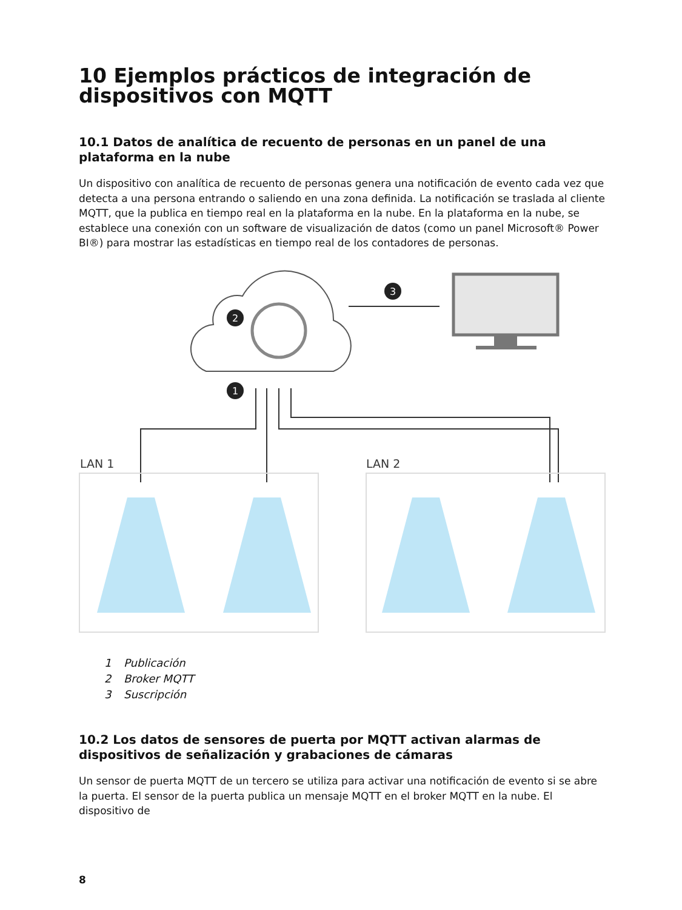10 Ejemplos prácticos de integración de dispositivos con MQTT
10.1 Datos de analítica de recuento de personas en un panel de una plataforma en la nube
Un dispositivo con analítica de recuento de personas genera una notificación de evento cada vez que detecta a una persona entrando o saliendo en una zona definida. La notificación se traslada al cliente MQTT, que la publica en tiempo real en la plataforma en la nube. En la plataforma en la nube, se establece una conexión con un software de visualización de datos (como un panel Microsoft® Power BI®) para mostrar las estadísticas en tiempo real de los contadores de personas.
2
3
1
LAN 1
LAN 2
1 Publicación
2 Broker MQTT
3 Suscripción
10.2 Los datos de sensores de puerta por MQTT activan alarmas de dispositivos de señalización y grabaciones de cámaras
Un sensor de puerta MQTT de un tercero se utiliza para activar una notificación de evento si se abre la puerta. El sensor de la puerta publica un mensaje MQTT en el broker MQTT en la nube. El dispositivo de
8